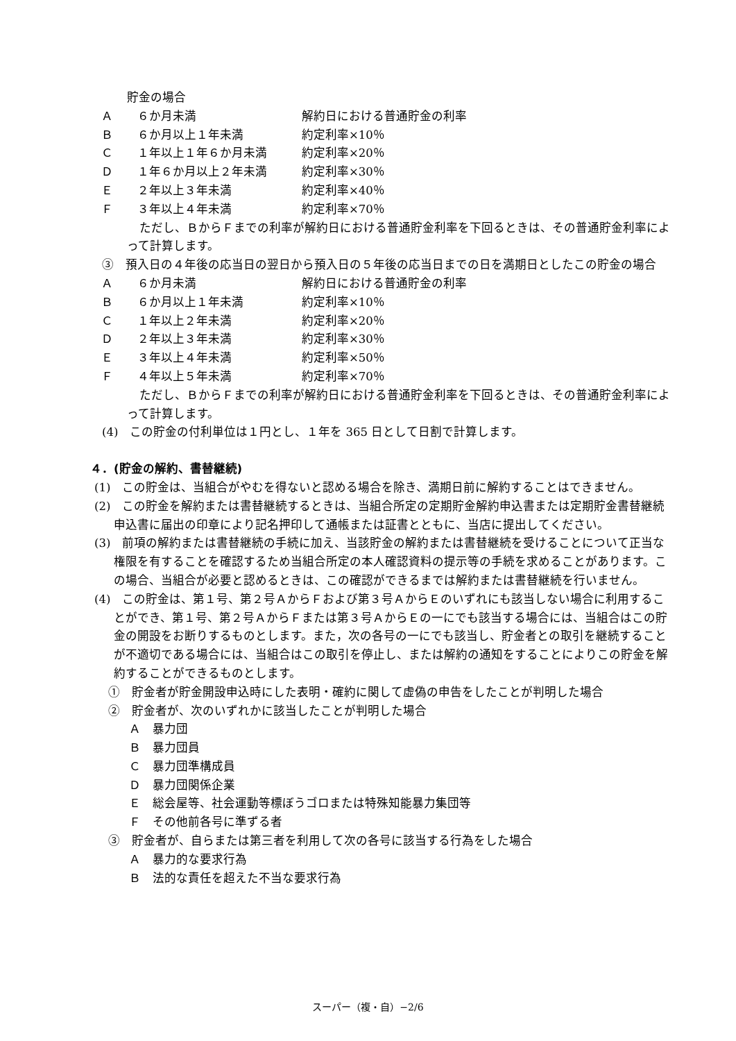貯金の場合
Ａ ６か月未満 解約日における普通貯金の利率
Ｂ ６か月以上１年未満 約定利率×10％
Ｃ １年以上１年６か月未満 約定利率×20％
Ｄ １年６か月以上２年未満 約定利率×30％
Ｅ ２年以上３年未満 約定利率×40％
Ｆ ３年以上４年未満 約定利率×70％
ただし、ＢからＦまでの利率が解約日における普通貯金利率を下回るときは、その普通貯金利率によって計算します。
③　預入日の４年後の応当日の翌日から預入日の５年後の応当日までの日を満期日としたこの貯金の場合
Ａ ６か月未満 解約日における普通貯金の利率
Ｂ ６か月以上１年未満 約定利率×10％
Ｃ １年以上２年未満 約定利率×20％
Ｄ ２年以上３年未満 約定利率×30％
Ｅ ３年以上４年未満 約定利率×50％
Ｆ ４年以上５年未満 約定利率×70％
ただし、ＢからＦまでの利率が解約日における普通貯金利率を下回るときは、その普通貯金利率によって計算します。
(4)　この貯金の付利単位は１円とし、１年を 365 日として日割で計算します。
４．(貯金の解約、書替継続)
(1)　この貯金は、当組合がやむを得ないと認める場合を除き、満期日前に解約することはできません。
(2)　この貯金を解約または書替継続するときは、当組合所定の定期貯金解約申込書または定期貯金書替継続申込書に届出の印章により記名押印して通帳または証書とともに、当店に提出してください。
(3)　前項の解約または書替継続の手続に加え、当該貯金の解約または書替継続を受けることについて正当な権限を有することを確認するため当組合所定の本人確認資料の提示等の手続を求めることがあります。この場合、当組合が必要と認めるときは、この確認ができるまでは解約または書替継続を行いません。
(4)　この貯金は、第１号、第２号ＡからＦおよび第３号ＡからＥのいずれにも該当しない場合に利用することができ、第１号、第２号ＡからＦまたは第３号ＡからＥの一にでも該当する場合には、当組合はこの貯金の開設をお断りするものとします。また，次の各号の一にでも該当し、貯金者との取引を継続することが不適切である場合には、当組合はこの取引を停止し、または解約の通知をすることによりこの貯金を解約することができるものとします。
①　貯金者が貯金開設申込時にした表明・確約に関して虚偽の申告をしたことが判明した場合
②　貯金者が、次のいずれかに該当したことが判明した場合
Ａ　暴力団
Ｂ　暴力団員
Ｃ　暴力団準構成員
Ｄ　暴力団関係企業
Ｅ　総会屋等、社会運動等標ぼうゴロまたは特殊知能暴力集団等
Ｆ　その他前各号に準ずる者
③　貯金者が、自らまたは第三者を利用して次の各号に該当する行為をした場合
Ａ　暴力的な要求行為
Ｂ　法的な責任を超えた不当な要求行為
スーパー（複・自）−2/6